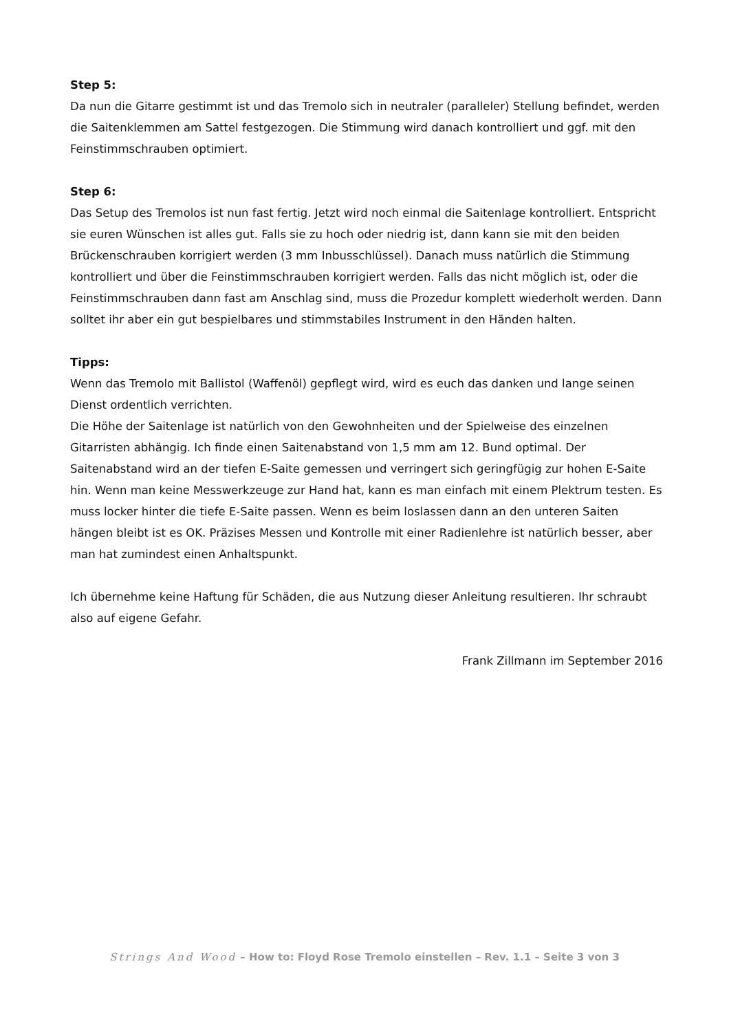Step 5:
Da nun die Gitarre gestimmt ist und das Tremolo sich in neutraler (paralleler) Stellung befindet, werden die Saitenklemmen am Sattel festgezogen. Die Stimmung wird danach kontrolliert und ggf. mit den Feinstimmschrauben optimiert.
Step 6:
Das Setup des Tremolos ist nun fast fertig. Jetzt wird noch einmal die Saitenlage kontrolliert. Entspricht sie euren Wünschen ist alles gut. Falls sie zu hoch oder niedrig ist, dann kann sie mit den beiden Brückenschrauben korrigiert werden (3 mm Inbusschlüssel). Danach muss natürlich die Stimmung kontrolliert und über die Feinstimmschrauben korrigiert werden. Falls das nicht möglich ist, oder die Feinstimmschrauben dann fast am Anschlag sind, muss die Prozedur komplett wiederholt werden. Dann solltet ihr aber ein gut bespielbares und stimmstabiles Instrument in den Händen halten.
Tipps:
Wenn das Tremolo mit Ballistol (Waffenöl) gepflegt wird, wird es euch das danken und lange seinen Dienst ordentlich verrichten.
Die Höhe der Saitenlage ist natürlich von den Gewohnheiten und der Spielweise des einzelnen Gitarristen abhängig. Ich finde einen Saitenabstand von 1,5 mm am 12. Bund optimal. Der Saitenabstand wird an der tiefen E-Saite gemessen und verringert sich geringfügig zur hohen E-Saite hin. Wenn man keine Messwerkzeuge zur Hand hat, kann es man einfach mit einem Plektrum testen. Es muss locker hinter die tiefe E-Saite passen. Wenn es beim loslassen dann an den unteren Saiten hängen bleibt ist es OK. Präzises Messen und Kontrolle mit einer Radienlehre ist natürlich besser, aber man hat zumindest einen Anhaltspunkt.
Ich übernehme keine Haftung für Schäden, die aus Nutzung dieser Anleitung resultieren. Ihr schraubt also auf eigene Gefahr.
Frank Zillmann im September 2016
Strings And Wood – How to: Floyd Rose Tremolo einstellen – Rev. 1.1 – Seite 3 von 3